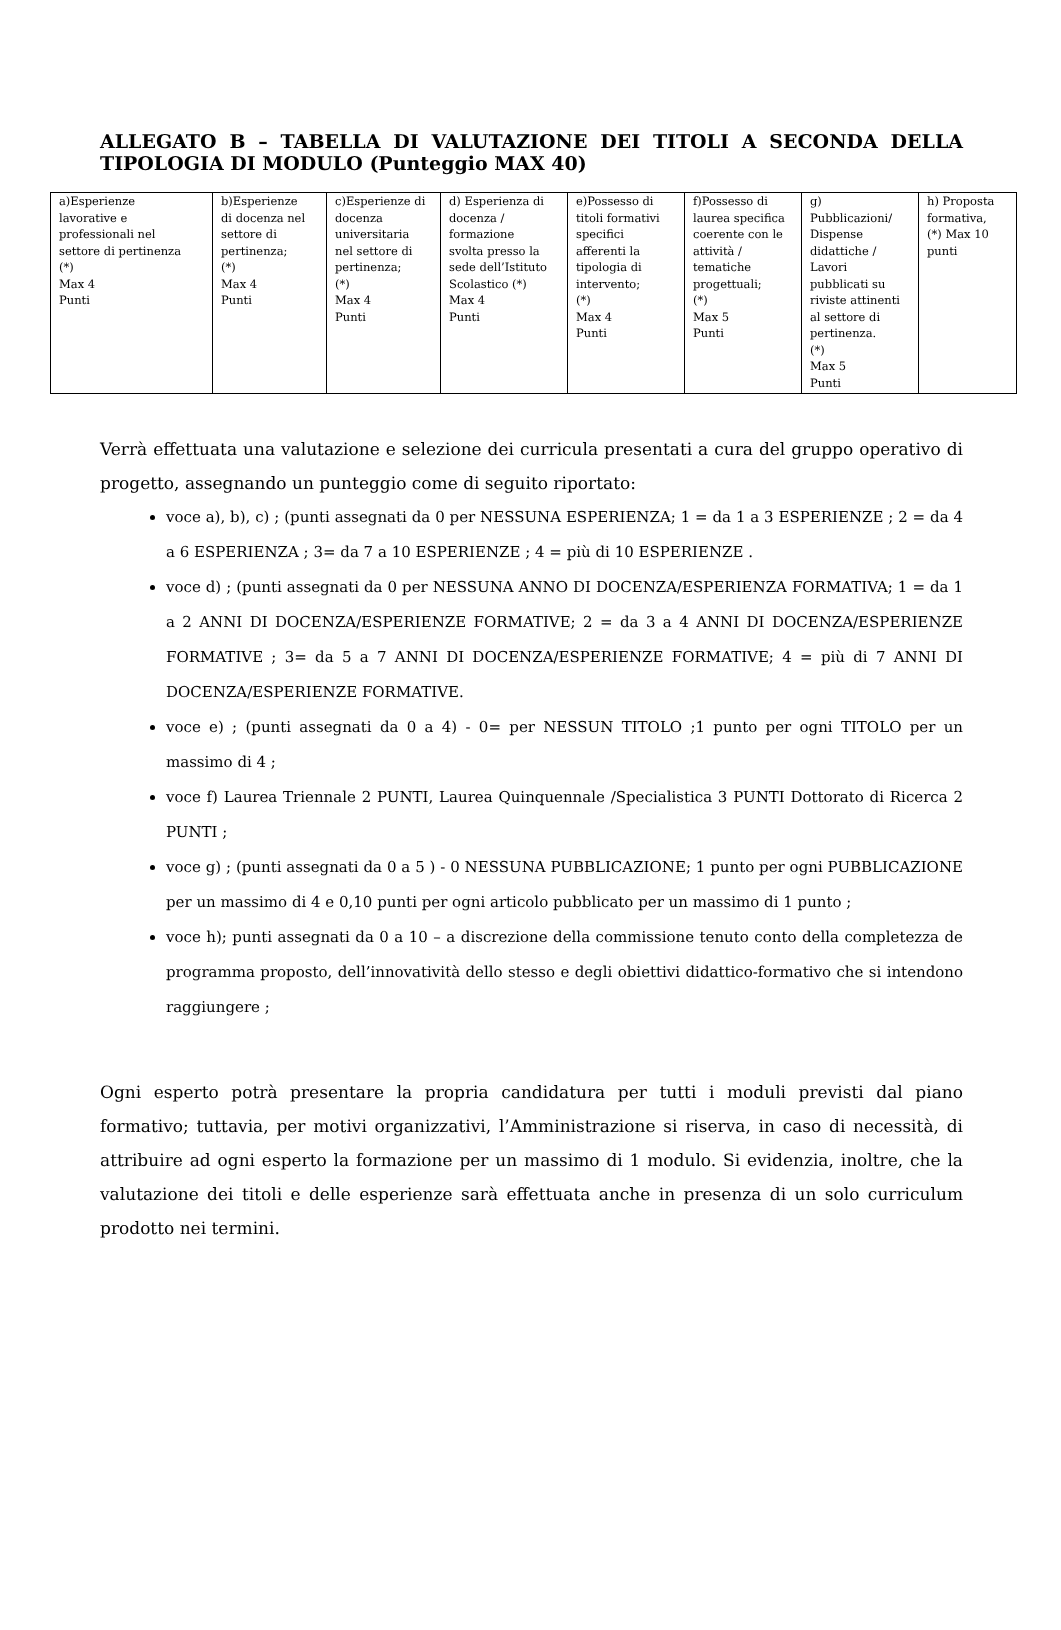ALLEGATO B – TABELLA DI VALUTAZIONE DEI TITOLI A SECONDA DELLA TIPOLOGIA DI MODULO (Punteggio MAX 40)
| a)Esperienze lavorative e professionali nel settore di pertinenza (*) Max 4 Punti | b)Esperienze di docenza nel settore di pertinenza; (*) Max 4 Punti | c)Esperienze di docenza universitaria nel settore di pertinenza; (*) Max 4 Punti | d) Esperienza di docenza / formazione svolta presso la sede dell’Istituto Scolastico (*) Max 4 Punti | e)Possesso di titoli formativi specifici afferenti la tipologia di intervento; (*) Max 4 Punti | f)Possesso di laurea specifica coerente con le attività / tematiche progettuali; (*) Max 5 Punti | g) Pubblicazioni/ Dispense didattiche / Lavori pubblicati su riviste attinenti al settore di pertinenza. (*) Max 5 Punti | h) Proposta formativa, (*) Max 10 punti |
Verrà effettuata una valutazione e selezione dei curricula presentati a cura del gruppo operativo di progetto, assegnando un punteggio come di seguito riportato:
voce a), b), c) ; (punti assegnati da 0 per NESSUNA ESPERIENZA; 1 = da 1 a 3 ESPERIENZE ; 2 = da 4 a 6 ESPERIENZA ; 3= da 7 a 10 ESPERIENZE ; 4 = più di 10 ESPERIENZE .
voce d) ; (punti assegnati da 0 per NESSUNA ANNO DI DOCENZA/ESPERIENZA FORMATIVA; 1 = da 1 a 2 ANNI DI DOCENZA/ESPERIENZE FORMATIVE; 2 = da 3 a 4 ANNI DI DOCENZA/ESPERIENZE FORMATIVE ; 3= da 5 a 7 ANNI DI DOCENZA/ESPERIENZE FORMATIVE; 4 = più di 7 ANNI DI DOCENZA/ESPERIENZE FORMATIVE.
voce e) ; (punti assegnati da 0 a 4) - 0= per NESSUN TITOLO ;1 punto per ogni TITOLO per un massimo di 4 ;
voce f) Laurea Triennale 2 PUNTI, Laurea Quinquennale /Specialistica 3 PUNTI Dottorato di Ricerca 2 PUNTI ;
voce g) ; (punti assegnati da 0 a 5 ) - 0 NESSUNA PUBBLICAZIONE; 1 punto per ogni PUBBLICAZIONE per un massimo di 4 e 0,10 punti per ogni articolo pubblicato per un massimo di 1 punto ;
voce h); punti assegnati da 0 a 10 – a discrezione della commissione tenuto conto della completezza de programma proposto, dell’innovatività dello stesso e degli obiettivi didattico-formativo che si intendono raggiungere ;
Ogni esperto potrà presentare la propria candidatura per tutti i moduli previsti dal piano formativo; tuttavia, per motivi organizzativi, l’Amministrazione si riserva, in caso di necessità, di attribuire ad ogni esperto la formazione per un massimo di 1 modulo. Si evidenzia, inoltre, che la valutazione dei titoli e delle esperienze sarà effettuata anche in presenza di un solo curriculum prodotto nei termini.